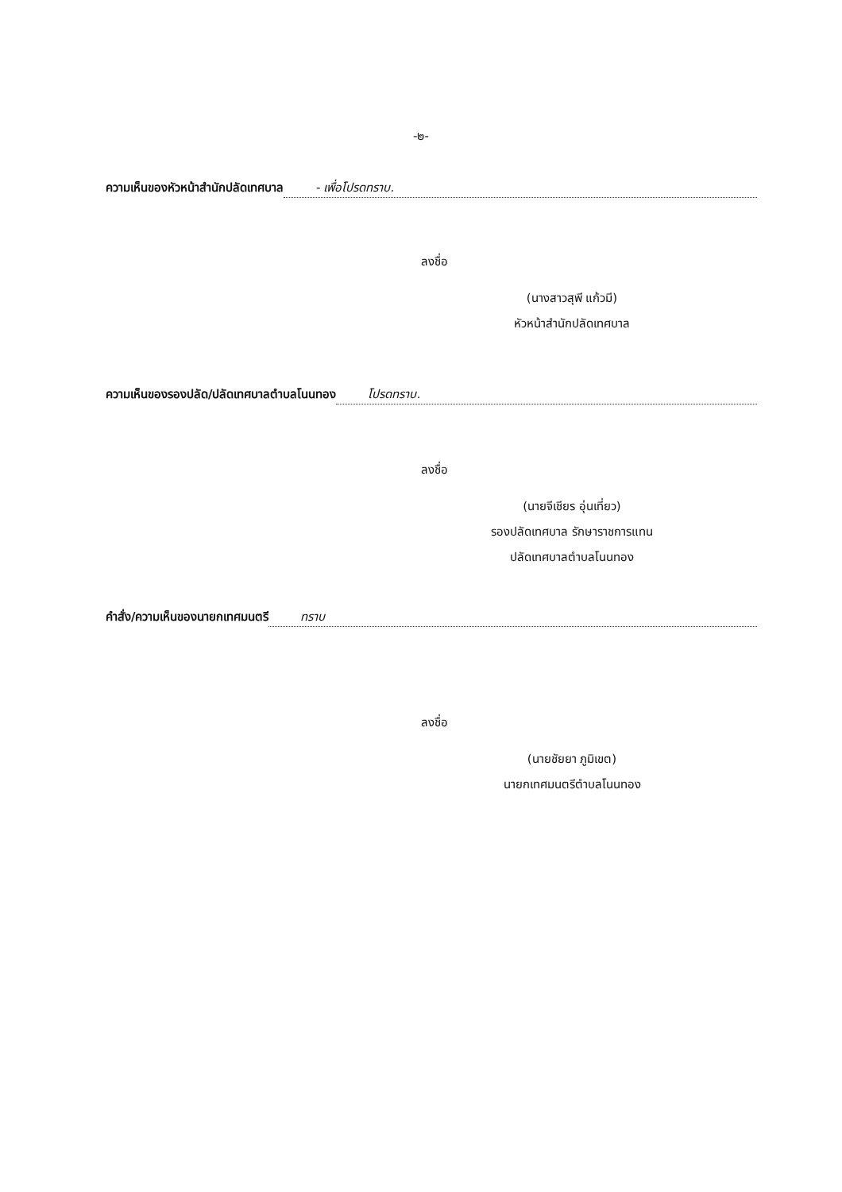-๒-
ความเห็นของหัวหน้าสำนักปลัดเทศบาล - เพื่อโปรดทราบ.
ลงชื่อ
(นางสาวสุพี แก้วมี)
หัวหน้าสำนักปลัดเทศบาล
ความเห็นของรองปลัด/ปลัดเทศบาลตำบลโนนทอง โปรดทราบ.
ลงชื่อ
(นายจีเชียร อุ่นเที่ยว)
รองปลัดเทศบาล รักษาราชการแทน
ปลัดเทศบาลตำบลโนนทอง
คำสั่ง/ความเห็นของนายกเทศมนตรี ทราบ
ลงชื่อ
(นายชัยยา ภูมิเขต)
นายกเทศมนตรีตำบลโนนทอง